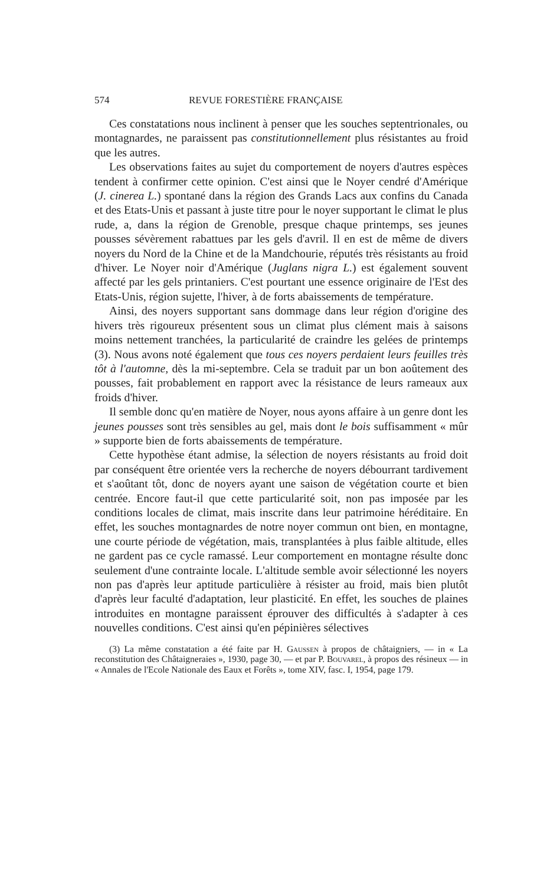574 REVUE FORESTIÈRE FRANÇAISE
Ces constatations nous inclinent à penser que les souches septentrionales, ou montagnardes, ne paraissent pas constitutionnellement plus résistantes au froid que les autres.
Les observations faites au sujet du comportement de noyers d'autres espèces tendent à confirmer cette opinion. C'est ainsi que le Noyer cendré d'Amérique (J. cinerea L.) spontané dans la région des Grands Lacs aux confins du Canada et des Etats-Unis et passant à juste titre pour le noyer supportant le climat le plus rude, a, dans la région de Grenoble, presque chaque printemps, ses jeunes pousses sévèrement rabattues par les gels d'avril. Il en est de même de divers noyers du Nord de la Chine et de la Mandchourie, réputés très résistants au froid d'hiver. Le Noyer noir d'Amérique (Juglans nigra L.) est également souvent affecté par les gels printaniers. C'est pourtant une essence originaire de l'Est des Etats-Unis, région sujette, l'hiver, à de forts abaissements de température.
Ainsi, des noyers supportant sans dommage dans leur région d'origine des hivers très rigoureux présentent sous un climat plus clément mais à saisons moins nettement tranchées, la particularité de craindre les gelées de printemps (3). Nous avons noté également que tous ces noyers perdaient leurs feuilles très tôt à l'automne, dès la mi-septembre. Cela se traduit par un bon aoûtement des pousses, fait probablement en rapport avec la résistance de leurs rameaux aux froids d'hiver.
Il semble donc qu'en matière de Noyer, nous ayons affaire à un genre dont les jeunes pousses sont très sensibles au gel, mais dont le bois suffisamment « mûr » supporte bien de forts abaissements de température.
Cette hypothèse étant admise, la sélection de noyers résistants au froid doit par conséquent être orientée vers la recherche de noyers débourrant tardivement et s'aoûtant tôt, donc de noyers ayant une saison de végétation courte et bien centrée. Encore faut-il que cette particularité soit, non pas imposée par les conditions locales de climat, mais inscrite dans leur patrimoine héréditaire. En effet, les souches montagnardes de notre noyer commun ont bien, en montagne, une courte période de végétation, mais, transplantées à plus faible altitude, elles ne gardent pas ce cycle ramassé. Leur comportement en montagne résulte donc seulement d'une contrainte locale. L'altitude semble avoir sélectionné les noyers non pas d'après leur aptitude particulière à résister au froid, mais bien plutôt d'après leur faculté d'adaptation, leur plasticité. En effet, les souches de plaines introduites en montagne paraissent éprouver des difficultés à s'adapter à ces nouvelles conditions. C'est ainsi qu'en pépinières sélectives
(3) La même constatation a été faite par H. Gaussen à propos de châtaigniers, — in « La reconstitution des Châtaigneraies », 1930, page 30, — et par P. Bouvarel, à propos des résineux — in « Annales de l'Ecole Nationale des Eaux et Forêts », tome XIV, fasc. I, 1954, page 179.